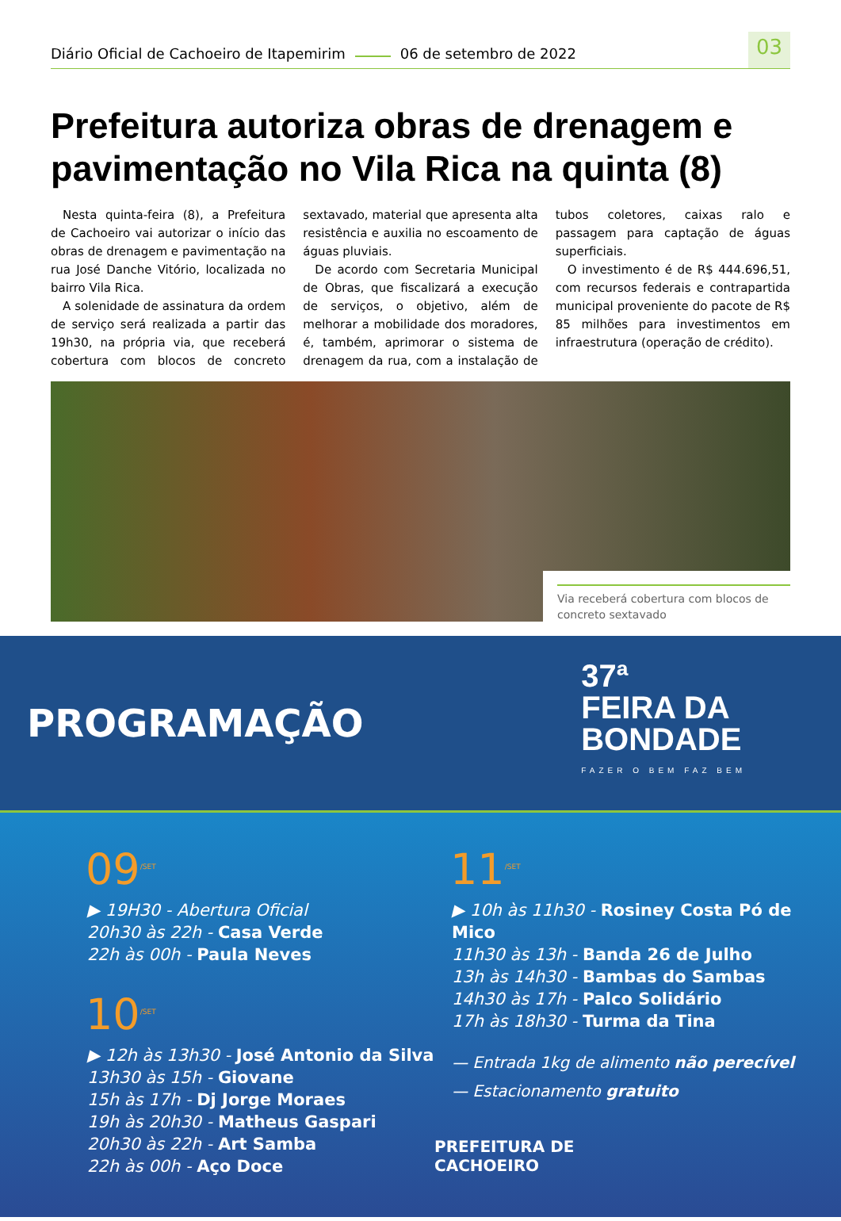Diário Oficial de Cachoeiro de Itapemirim 06 de setembro de 2022 03
Prefeitura autoriza obras de drenagem e pavimentação no Vila Rica na quinta (8)
Nesta quinta-feira (8), a Prefeitura de Cachoeiro vai autorizar o início das obras de drenagem e pavimentação na rua José Danche Vitório, localizada no bairro Vila Rica.
A solenidade de assinatura da ordem de serviço será realizada a partir das 19h30, na própria via, que receberá cobertura com blocos de concreto sextavado, material que apresenta alta resistência e auxilia no escoamento de águas pluviais.
De acordo com Secretaria Municipal de Obras, que fiscalizará a execução de serviços, o objetivo, além de melhorar a mobilidade dos moradores, é, também, aprimorar o sistema de drenagem da rua, com a instalação de tubos coletores, caixas ralo e passagem para captação de águas superficiais.
O investimento é de R$ 444.696,51, com recursos federais e contrapartida municipal proveniente do pacote de R$ 85 milhões para investimentos em infraestrutura (operação de crédito).
Via receberá cobertura com blocos de concreto sextavado
PROGRAMAÇÃO
37ª
FEIRA DA
BONDADE
FAZER O BEM FAZ BEM
09<sup>/SET</sup>
▶ 19H30 - Abertura Oficial
20h30 às 22h - Casa Verde
22h às 00h - Paula Neves
10<sup>/SET</sup>
▶ 12h às 13h30 - José Antonio da Silva
13h30 às 15h - Giovane
15h às 17h - Dj Jorge Moraes
19h às 20h30 - Matheus Gaspari
20h30 às 22h - Art Samba
22h às 00h - Aço Doce
11<sup>/SET</sup>
▶ 10h às 11h30 - Rosiney Costa Pó de Mico
11h30 às 13h - Banda 26 de Julho
13h às 14h30 - Bambas do Sambas
14h30 às 17h - Palco Solidário
17h às 18h30 - Turma da Tina
— Entrada 1kg de alimento não perecível
— Estacionamento gratuito
PREFEITURA DE
CACHOEIRO